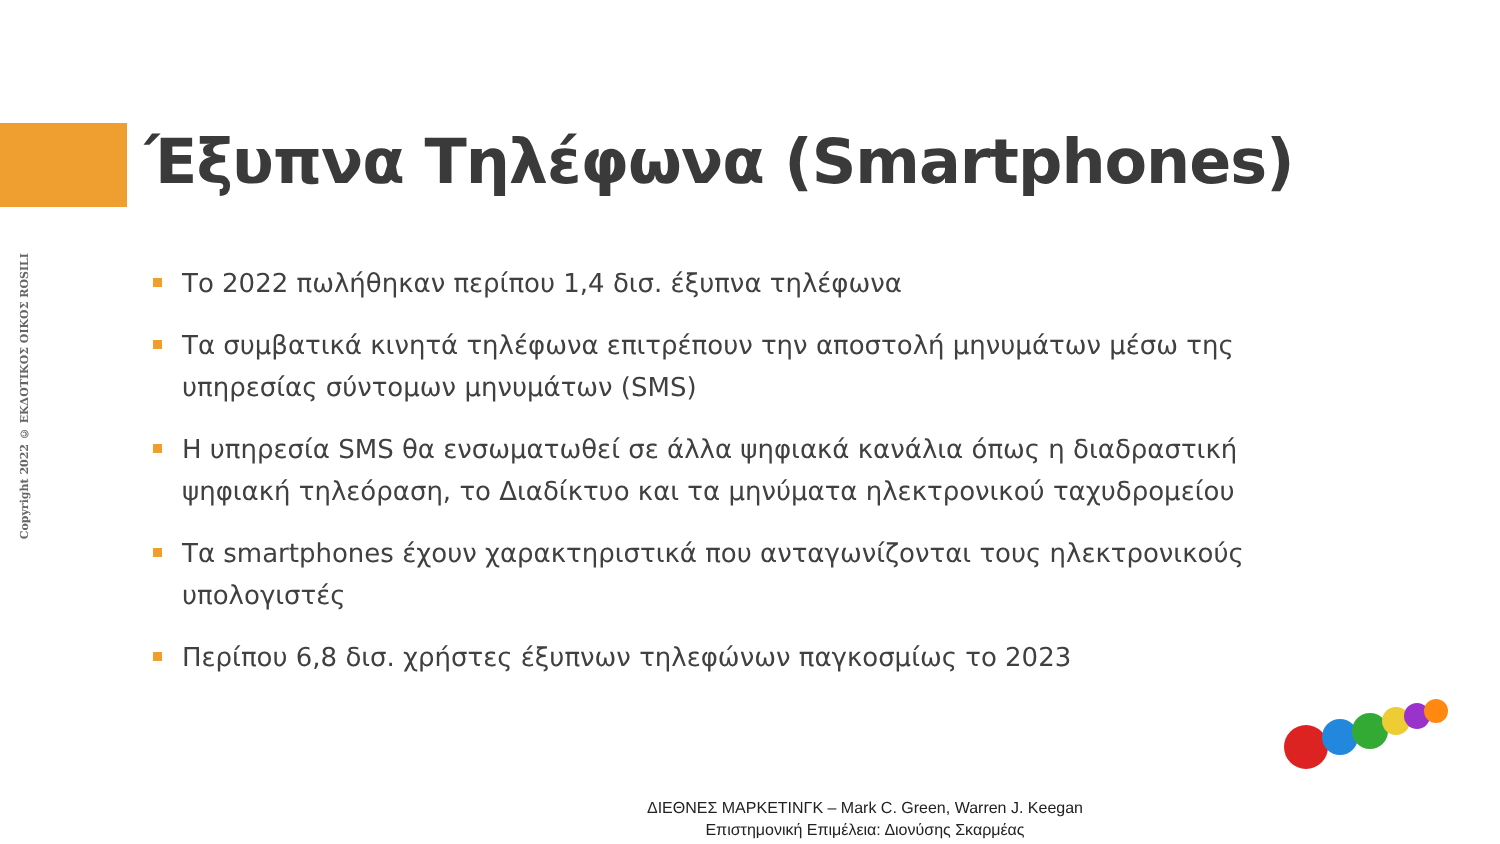Copyright 2022 © ΕΚΔΟΤΙΚΟΣ ΟΙΚΟΣ ROSILI
Έξυπνα Τηλέφωνα (Smartphones)
Το 2022 πωλήθηκαν περίπου 1,4 δισ. έξυπνα τηλέφωνα
Τα συμβατικά κινητά τηλέφωνα επιτρέπουν την αποστολή μηνυμάτων μέσω της υπηρεσίας σύντομων μηνυμάτων (SMS)
Η υπηρεσία SMS θα ενσωματωθεί σε άλλα ψηφιακά κανάλια όπως η διαδραστική ψηφιακή τηλεόραση, το Διαδίκτυο και τα μηνύματα ηλεκτρονικού ταχυδρομείου
Τα smartphones έχουν χαρακτηριστικά που ανταγωνίζονται τους ηλεκτρονικούς υπολογιστές
Περίπου 6,8 δισ. χρήστες έξυπνων τηλεφώνων παγκοσμίως το 2023
ΔΙΕΘΝΕΣ ΜΑΡΚΕΤΙΝΓΚ – Mark C. Green, Warren J. Keegan
Επιστημονική Επιμέλεια: Διονύσης Σκαρμέας